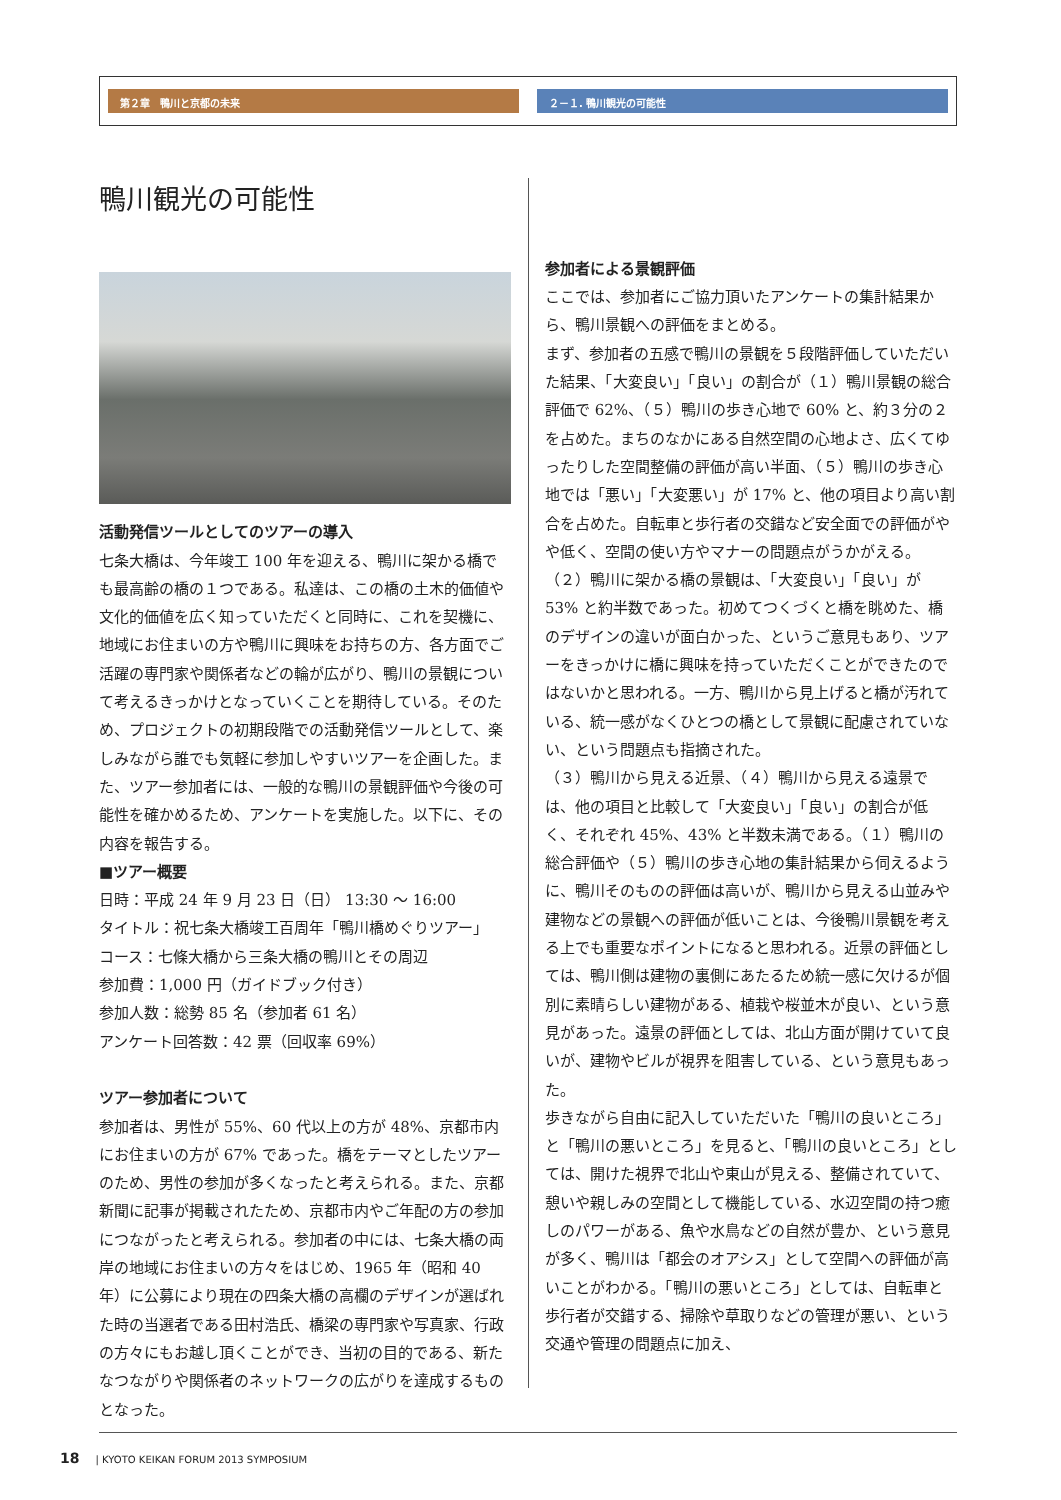第２章　鴨川と京都の未来 ２－１. 鴨川観光の可能性
鴨川観光の可能性
活動発信ツールとしてのツアーの導入
七条大橋は、今年竣工 100 年を迎える、鴨川に架かる橋でも最高齢の橋の１つである。私達は、この橋の土木的価値や文化的価値を広く知っていただくと同時に、これを契機に、地域にお住まいの方や鴨川に興味をお持ちの方、各方面でご活躍の専門家や関係者などの輪が広がり、鴨川の景観について考えるきっかけとなっていくことを期待している。そのため、プロジェクトの初期段階での活動発信ツールとして、楽しみながら誰でも気軽に参加しやすいツアーを企画した。また、ツアー参加者には、一般的な鴨川の景観評価や今後の可能性を確かめるため、アンケートを実施した。以下に、その内容を報告する。
■ツアー概要
日時：平成 24 年 9 月 23 日（日） 13:30 ～ 16:00
タイトル：祝七条大橋竣工百周年「鴨川橋めぐりツアー」
コース：七條大橋から三条大橋の鴨川とその周辺
参加費：1,000 円（ガイドブック付き）
参加人数：総勢 85 名（参加者 61 名）
アンケート回答数：42 票（回収率 69%）
ツアー参加者について
参加者は、男性が 55%、60 代以上の方が 48%、京都市内にお住まいの方が 67% であった。橋をテーマとしたツアーのため、男性の参加が多くなったと考えられる。また、京都新聞に記事が掲載されたため、京都市内やご年配の方の参加につながったと考えられる。参加者の中には、七条大橋の両岸の地域にお住まいの方々をはじめ、1965 年（昭和 40 年）に公募により現在の四条大橋の高欄のデザインが選ばれた時の当選者である田村浩氏、橋梁の専門家や写真家、行政の方々にもお越し頂くことができ、当初の目的である、新たなつながりや関係者のネットワークの広がりを達成するものとなった。
参加者による景観評価
ここでは、参加者にご協力頂いたアンケートの集計結果から、鴨川景観への評価をまとめる。
まず、参加者の五感で鴨川の景観を５段階評価していただいた結果、「大変良い」「良い」の割合が（１）鴨川景観の総合評価で 62%、（５）鴨川の歩き心地で 60% と、約３分の２を占めた。まちのなかにある自然空間の心地よさ、広くてゆったりした空間整備の評価が高い半面、（５）鴨川の歩き心地では「悪い」「大変悪い」が 17% と、他の項目より高い割合を占めた。自転車と歩行者の交錯など安全面での評価がやや低く、空間の使い方やマナーの問題点がうかがえる。
（２）鴨川に架かる橋の景観は、「大変良い」「良い」が 53% と約半数であった。初めてつくづくと橋を眺めた、橋のデザインの違いが面白かった、というご意見もあり、ツアーをきっかけに橋に興味を持っていただくことができたのではないかと思われる。一方、鴨川から見上げると橋が汚れている、統一感がなくひとつの橋として景観に配慮されていない、という問題点も指摘された。
（３）鴨川から見える近景、（４）鴨川から見える遠景では、他の項目と比較して「大変良い」「良い」の割合が低く、それぞれ 45%、43% と半数未満である。（１）鴨川の総合評価や（５）鴨川の歩き心地の集計結果から伺えるように、鴨川そのものの評価は高いが、鴨川から見える山並みや建物などの景観への評価が低いことは、今後鴨川景観を考える上でも重要なポイントになると思われる。近景の評価としては、鴨川側は建物の裏側にあたるため統一感に欠けるが個別に素晴らしい建物がある、植栽や桜並木が良い、という意見があった。遠景の評価としては、北山方面が開けていて良いが、建物やビルが視界を阻害している、という意見もあった。
歩きながら自由に記入していただいた「鴨川の良いところ」と「鴨川の悪いところ」を見ると、「鴨川の良いところ」としては、開けた視界で北山や東山が見える、整備されていて、憩いや親しみの空間として機能している、水辺空間の持つ癒しのパワーがある、魚や水鳥などの自然が豊か、という意見が多く、鴨川は「都会のオアシス」として空間への評価が高いことがわかる。「鴨川の悪いところ」としては、自転車と歩行者が交錯する、掃除や草取りなどの管理が悪い、という交通や管理の問題点に加え、
18 | KYOTO KEIKAN FORUM 2013 SYMPOSIUM